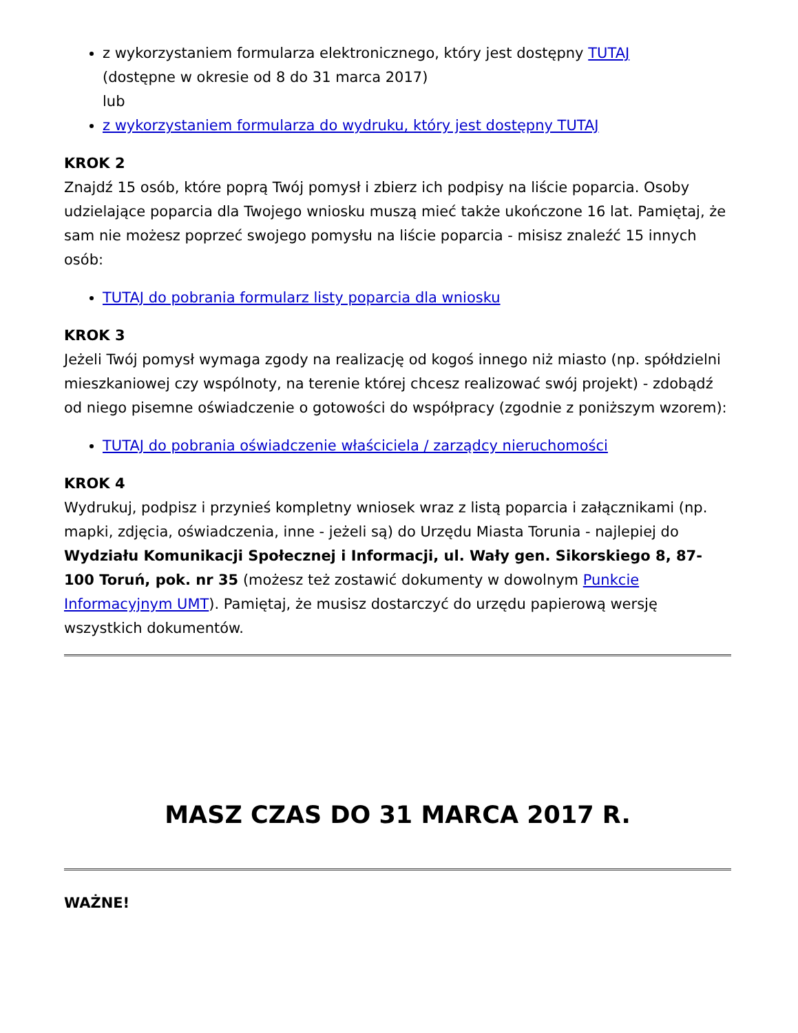z wykorzystaniem formularza elektronicznego, który jest dostępny TUTAJ
(dostępne w okresie od 8 do 31 marca 2017)
lub
z wykorzystaniem formularza do wydruku, który jest dostępny TUTAJ
KROK 2
Znajdź 15 osób, które poprą Twój pomysł i zbierz ich podpisy na liście poparcia. Osoby udzielające poparcia dla Twojego wniosku muszą mieć także ukończone 16 lat. Pamiętaj, że sam nie możesz poprzeć swojego pomysłu na liście poparcia - misisz znaleźć 15 innych osób:
TUTAJ do pobrania formularz listy poparcia dla wniosku
KROK 3
Jeżeli Twój pomysł wymaga zgody na realizację od kogoś innego niż miasto (np. spółdzielni mieszkaniowej czy wspólnoty, na terenie której chcesz realizować swój projekt) - zdobądź od niego pisemne oświadczenie o gotowości do współpracy (zgodnie z poniższym wzorem):
TUTAJ do pobrania oświadczenie właściciela / zarządcy nieruchomości
KROK 4
Wydrukuj, podpisz i przynieś kompletny wniosek wraz z listą poparcia i załącznikami (np. mapki, zdjęcia, oświadczenia, inne - jeżeli są) do Urzędu Miasta Torunia - najlepiej do Wydziału Komunikacji Społecznej i Informacji, ul. Wały gen. Sikorskiego 8, 87-100 Toruń, pok. nr 35 (możesz też zostawić dokumenty w dowolnym Punkcie Informacyjnym UMT). Pamiętaj, że musisz dostarczyć do urzędu papierową wersję wszystkich dokumentów.
MASZ CZAS DO 31 MARCA 2017 R.
WAŻNE!